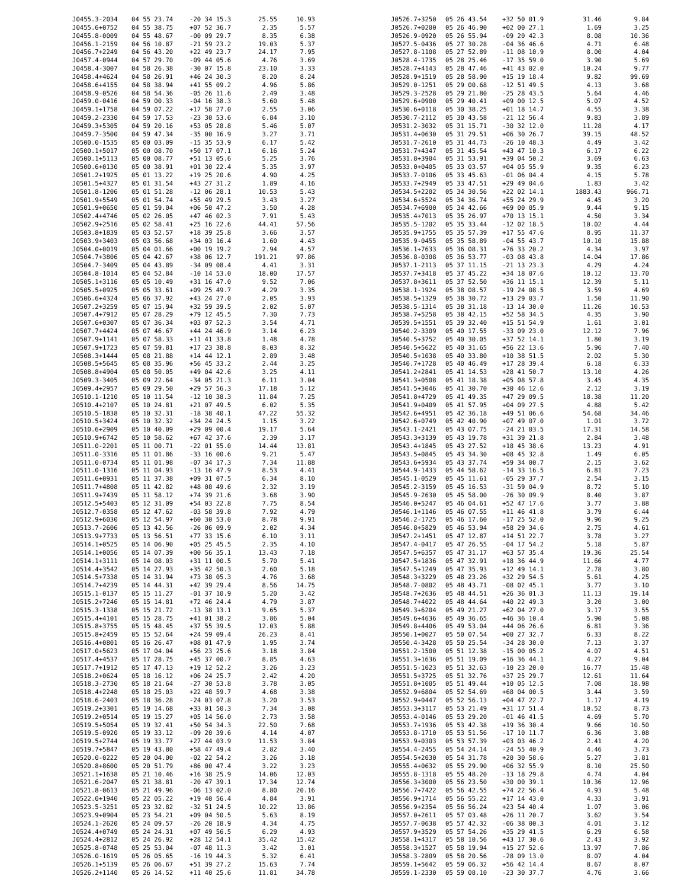| J0455.3-2034 | 04 55 23.74 | -20 34 15.3 | 25.55 | 10.93 |
| J0455.6+0752 | 04 55 38.75 | +07 52 36.7 | 2.35 | 5.57 |
| J0455.8-0009 | 04 55 48.67 | -00 09 29.7 | 8.35 | 6.38 |
| J0456.1-2159 | 04 56 10.87 | -21 59 23.2 | 19.03 | 5.37 |
| J0456.7+2249 | 04 56 43.20 | +22 49 23.7 | 24.17 | 7.95 |
| J0457.4-0944 | 04 57 29.70 | -09 44 05.6 | 4.76 | 3.69 |
| J0458.4-3007 | 04 58 26.38 | -30 07 15.8 | 23.10 | 3.33 |
| J0458.4+4624 | 04 58 26.91 | +46 24 30.3 | 8.20 | 8.24 |
| J0458.6+4155 | 04 58 38.94 | +41 55 09.2 | 4.96 | 5.86 |
| J0458.9-0526 | 04 58 54.36 | -05 26 11.6 | 2.49 | 3.48 |
| J0459.0-0416 | 04 59 00.33 | -04 16 38.3 | 5.60 | 5.48 |
| J0459.1+1758 | 04 59 07.22 | +17 58 27.0 | 2.55 | 3.06 |
| J0459.2-2330 | 04 59 17.53 | -23 30 53.6 | 6.84 | 3.10 |
| J0459.3+5305 | 04 59 20.16 | +53 05 28.8 | 5.46 | 5.07 |
| J0459.7-3500 | 04 59 47.34 | -35 00 16.9 | 3.27 | 3.71 |
| J0500.0-1535 | 05 00 03.09 | -15 35 53.9 | 6.17 | 5.42 |
| J0500.1+5017 | 05 00 08.70 | +50 17 07.1 | 6.16 | 5.24 |
| J0500.1+5113 | 05 00 08.77 | +51 13 05.6 | 5.25 | 3.76 |
| J0500.6+0130 | 05 00 38.91 | +01 30 22.4 | 5.35 | 3.97 |
| J0501.2+1925 | 05 01 13.22 | +19 25 20.6 | 4.90 | 4.25 |
| J0501.5+4327 | 05 01 31.54 | +43 27 31.2 | 1.89 | 4.16 |
| J0501.8-1206 | 05 01 51.28 | -12 06 28.1 | 10.53 | 5.43 |
| J0501.9+5549 | 05 01 54.74 | +55 49 29.5 | 3.43 | 3.27 |
| J0501.9+0650 | 05 01 59.04 | +06 50 47.2 | 3.50 | 4.28 |
| J0502.4+4746 | 05 02 26.05 | +47 46 02.3 | 7.91 | 5.43 |
| J0502.9+2516 | 05 02 58.41 | +25 16 22.6 | 44.41 | 57.56 |
| J0503.8+1839 | 05 03 52.57 | +18 39 25.8 | 3.66 | 3.57 |
| J0503.9+3403 | 05 03 56.68 | +34 03 16.4 | 1.60 | 4.43 |
| J0504.0+0019 | 05 04 01.66 | +00 19 19.2 | 2.94 | 4.57 |
| J0504.7+3806 | 05 04 42.67 | +38 06 12.7 | 191.21 | 97.86 |
| J0504.7-3409 | 05 04 43.89 | -34 09 08.4 | 4.41 | 3.31 |
| J0504.8-1014 | 05 04 52.84 | -10 14 53.0 | 18.00 | 17.57 |
| J0505.1+3116 | 05 05 10.49 | +31 16 47.0 | 9.52 | 7.06 |
| J0505.5+0925 | 05 05 33.61 | +09 25 49.7 | 4.29 | 3.35 |
| J0506.6+4324 | 05 06 37.92 | +43 24 27.0 | 2.05 | 3.93 |
| J0507.2+3259 | 05 07 15.94 | +32 59 39.5 | 2.02 | 5.07 |
| J0507.4+7912 | 05 07 28.29 | +79 12 45.5 | 7.30 | 7.73 |
| J0507.6+0307 | 05 07 36.34 | +03 07 52.3 | 3.54 | 4.71 |
| J0507.7+4424 | 05 07 46.67 | +44 24 46.9 | 3.14 | 6.23 |
| J0507.9+1141 | 05 07 58.33 | +11 41 33.8 | 1.48 | 4.78 |
| J0507.9+1723 | 05 07 59.81 | +17 23 38.8 | 8.03 | 8.32 |
| J0508.3+1444 | 05 08 21.88 | +14 44 12.1 | 2.89 | 3.48 |
| J0508.5+5645 | 05 08 35.96 | +56 45 33.2 | 2.44 | 3.25 |
| J0508.8+4904 | 05 08 50.05 | +49 04 42.6 | 3.25 | 4.11 |
| J0509.3-3405 | 05 09 22.64 | -34 05 21.3 | 6.11 | 3.04 |
| J0509.4+2957 | 05 09 29.50 | +29 57 56.3 | 17.18 | 5.12 |
| J0510.1-1210 | 05 10 11.54 | -12 10 38.3 | 11.84 | 7.25 |
| J0510.4+2107 | 05 10 24.81 | +21 07 49.5 | 6.02 | 5.35 |
| J0510.5-1838 | 05 10 32.31 | -18 38 40.1 | 47.22 | 55.32 |
| J0510.5+3424 | 05 10 32.32 | +34 24 24.5 | 1.15 | 3.22 |
| J0510.6+2909 | 05 10 40.09 | +29 09 00.4 | 19.17 | 5.64 |
| J0510.9+6742 | 05 10 58.62 | +67 42 37.6 | 2.39 | 3.17 |
| J0511.0-2201 | 05 11 00.71 | -22 01 55.0 | 14.44 | 13.81 |
| J0511.0-3316 | 05 11 01.86 | -33 16 00.6 | 9.21 | 5.47 |
| J0511.0-0734 | 05 11 01.98 | -07 34 17.3 | 7.34 | 11.88 |
| J0511.0-1316 | 05 11 04.93 | -13 16 47.9 | 8.53 | 4.41 |
| J0511.6+0931 | 05 11 37.38 | +09 31 07.5 | 6.34 | 8.10 |
| J0511.7+4808 | 05 11 42.82 | +48 08 49.6 | 2.32 | 3.19 |
| J0511.9+7439 | 05 11 58.12 | +74 39 21.6 | 3.68 | 3.90 |
| J0512.5+5403 | 05 12 31.09 | +54 03 22.8 | 7.75 | 8.54 |
| J0512.7-0358 | 05 12 47.62 | -03 58 39.8 | 7.92 | 4.79 |
| J0512.9+6030 | 05 12 54.97 | +60 30 53.0 | 8.78 | 9.91 |
| J0513.7-2606 | 05 13 42.56 | -26 06 09.9 | 2.02 | 4.34 |
| J0513.9+7733 | 05 13 56.51 | +77 33 15.6 | 6.10 | 3.11 |
| J0514.1+0525 | 05 14 06.90 | +05 25 45.5 | 2.35 | 4.10 |
| J0514.1+0056 | 05 14 07.39 | +00 56 35.1 | 13.43 | 7.18 |
| J0514.1+3111 | 05 14 08.03 | +31 11 00.5 | 5.70 | 5.41 |
| J0514.4+3542 | 05 14 27.93 | +35 42 50.3 | 2.60 | 5.18 |
| J0514.5+7338 | 05 14 31.94 | +73 38 05.3 | 4.76 | 3.68 |
| J0514.7+4239 | 05 14 44.31 | +42 39 29.4 | 8.56 | 14.75 |
| J0515.1-0137 | 05 15 11.27 | -01 37 10.9 | 5.20 | 3.42 |
| J0515.2+7246 | 05 15 14.81 | +72 46 24.4 | 4.79 | 3.87 |
| J0515.3-1338 | 05 15 21.72 | -13 38 13.1 | 9.65 | 5.37 |
| J0515.4+4101 | 05 15 28.75 | +41 01 38.2 | 3.86 | 5.04 |
| J0515.8+3755 | 05 15 48.45 | +37 55 39.5 | 12.03 | 5.88 |
| J0515.8+2459 | 05 15 52.64 | +24 59 09.4 | 26.23 | 8.41 |
| J0516.4+0801 | 05 16 26.47 | +08 01 47.9 | 1.95 | 3.74 |
| J0517.0+5623 | 05 17 04.04 | +56 23 25.6 | 3.18 | 3.84 |
| J0517.4+4537 | 05 17 28.75 | +45 37 00.7 | 8.85 | 4.63 |
| J0517.7+1912 | 05 17 47.13 | +19 12 52.2 | 3.26 | 3.23 |
| J0518.2+0624 | 05 18 16.12 | +06 24 25.7 | 2.42 | 4.20 |
| J0518.3-2730 | 05 18 21.64 | -27 30 53.8 | 3.78 | 3.05 |
| J0518.4+2248 | 05 18 25.03 | +22 48 59.7 | 4.68 | 3.38 |
| J0518.6-2403 | 05 18 36.28 | -24 03 07.8 | 3.20 | 3.53 |
| J0519.2+3301 | 05 19 14.68 | +33 01 50.3 | 7.34 | 3.08 |
| J0519.2+0514 | 05 19 15.27 | +05 14 56.0 | 2.73 | 3.58 |
| J0519.5+5054 | 05 19 32.41 | +50 54 34.3 | 22.50 | 7.68 |
| J0519.5-0920 | 05 19 33.12 | -09 20 39.6 | 4.14 | 4.07 |
| J0519.5+2744 | 05 19 33.77 | +27 44 03.9 | 11.53 | 3.84 |
| J0519.7+5847 | 05 19 43.80 | +58 47 49.4 | 2.82 | 3.40 |
| J0520.0-0222 | 05 20 04.00 | -02 22 54.2 | 3.26 | 3.18 |
| J0520.8+8600 | 05 20 51.79 | +86 00 47.4 | 3.22 | 3.23 |
| J0521.1+1638 | 05 21 10.46 | +16 38 25.9 | 14.06 | 12.03 |
| J0521.6-2047 | 05 21 38.81 | -20 47 39.1 | 17.34 | 12.74 |
| J0521.8-0613 | 05 21 49.96 | -06 13 02.0 | 8.80 | 20.16 |
| J0522.0+1940 | 05 22 05.22 | +19 40 56.4 | 4.84 | 3.91 |
| J0523.5-3251 | 05 23 32.82 | -32 51 24.5 | 10.22 | 13.86 |
| J0523.9+0904 | 05 23 54.21 | +09 04 50.5 | 5.63 | 8.19 |
| J0524.1-2620 | 05 24 09.57 | -26 20 18.9 | 4.34 | 4.75 |
| J0524.4+0749 | 05 24 24.31 | +07 49 56.5 | 6.29 | 4.93 |
| J0524.4+2812 | 05 24 26.92 | +28 12 54.1 | 35.42 | 15.42 |
| J0525.8-0748 | 05 25 53.04 | -07 48 11.3 | 3.42 | 3.01 |
| J0526.0-1619 | 05 26 05.65 | -16 19 44.3 | 5.32 | 6.41 |
| J0526.1+5139 | 05 26 06.67 | +51 39 27.2 | 15.63 | 7.74 |
| J0526.2+1140 | 05 26 14.52 | +11 40 25.6 | 11.81 | 34.78 |
| J0526.7+3250 | 05 26 43.54 | +32 50 01.9 | 31.46 | 9.84 |
| J0526.7+0200 | 05 26 46.90 | +02 00 27.1 | 1.69 | 3.25 |
| J0526.9-0920 | 05 26 55.94 | -09 20 42.3 | 8.08 | 10.36 |
| J0527.5-0436 | 05 27 30.28 | -04 36 46.6 | 4.71 | 6.48 |
| J0527.8-1108 | 05 27 52.89 | -11 08 10.9 | 8.00 | 4.04 |
| J0528.4-1735 | 05 28 25.46 | -17 35 59.0 | 3.90 | 5.69 |
| J0528.7+4143 | 05 28 47.46 | +41 43 02.0 | 10.24 | 9.77 |
| J0528.9+1519 | 05 28 58.90 | +15 19 18.4 | 9.82 | 99.69 |
| J0529.0-1251 | 05 29 00.68 | -12 51 49.5 | 4.13 | 3.68 |
| J0529.3-2528 | 05 29 21.80 | -25 28 43.5 | 5.64 | 4.46 |
| J0529.6+0900 | 05 29 40.41 | +09 00 12.5 | 5.07 | 4.52 |
| J0530.6+0118 | 05 30 38.25 | +01 18 14.7 | 4.55 | 3.38 |
| J0530.7-2112 | 05 30 43.58 | -21 12 56.4 | 9.83 | 3.89 |
| J0531.2-3032 | 05 31 15.71 | -30 32 12.0 | 11.28 | 4.17 |
| J0531.4+0630 | 05 31 29.51 | +06 30 26.7 | 39.15 | 48.52 |
| J0531.7-2610 | 05 31 44.73 | -26 10 48.3 | 4.49 | 3.42 |
| J0531.7+4347 | 05 31 45.54 | +43 47 10.3 | 6.17 | 6.22 |
| J0531.8+3904 | 05 31 53.91 | +39 04 50.2 | 3.69 | 6.63 |
| J0533.0+0405 | 05 33 03.57 | +04 05 55.9 | 9.35 | 6.23 |
| J0533.7-0106 | 05 33 45.63 | -01 06 04.4 | 4.15 | 5.78 |
| J0533.7+2949 | 05 33 47.51 | +29 49 04.6 | 1.83 | 3.42 |
| J0534.5+2202 | 05 34 30.56 | +22 02 14.1 | 1883.43 | 966.71 |
| J0534.6+5524 | 05 34 36.74 | +55 24 29.9 | 4.45 | 3.20 |
| J0534.7+6900 | 05 34 42.66 | +69 00 05.9 | 9.44 | 9.15 |
| J0535.4+7013 | 05 35 26.97 | +70 13 15.1 | 4.50 | 3.34 |
| J0535.5-1202 | 05 35 33.44 | -12 02 18.5 | 10.02 | 4.44 |
| J0535.9+1755 | 05 35 57.39 | +17 55 47.6 | 8.95 | 11.37 |
| J0535.9-0455 | 05 35 58.89 | -04 55 43.7 | 10.10 | 15.88 |
| J0536.1+7633 | 05 36 08.31 | +76 33 20.2 | 4.34 | 3.97 |
| J0536.8-0308 | 05 36 53.77 | -03 08 43.8 | 14.04 | 17.86 |
| J0537.1-2113 | 05 37 11.15 | -21 13 23.3 | 4.29 | 4.24 |
| J0537.7+3418 | 05 37 45.22 | +34 18 07.6 | 10.12 | 13.70 |
| J0537.8+3611 | 05 37 52.50 | +36 11 15.1 | 12.39 | 5.11 |
| J0538.1-1924 | 05 38 08.57 | -19 24 08.5 | 3.59 | 4.69 |
| J0538.5+1329 | 05 38 30.72 | +13 29 03.7 | 1.50 | 11.90 |
| J0538.5-1314 | 05 38 31.18 | -13 14 30.0 | 11.26 | 10.53 |
| J0538.7+5258 | 05 38 42.15 | +52 58 34.5 | 4.35 | 3.90 |
| J0539.5+1551 | 05 39 32.40 | +15 51 54.9 | 1.61 | 3.01 |
| J0540.2-3309 | 05 40 17.55 | -33 09 23.0 | 12.12 | 7.96 |
| J0540.5+3752 | 05 40 30.05 | +37 52 14.1 | 1.80 | 3.19 |
| J0540.5+5622 | 05 40 31.65 | +56 22 13.6 | 5.96 | 7.40 |
| J0540.5+1038 | 05 40 33.80 | +10 38 51.5 | 2.02 | 5.30 |
| J0540.7+1728 | 05 40 46.49 | +17 28 39.4 | 6.18 | 6.33 |
| J0541.2+2841 | 05 41 14.53 | +28 41 50.7 | 13.10 | 4.26 |
| J0541.3+0508 | 05 41 18.38 | +05 08 57.8 | 3.45 | 4.35 |
| J0541.5+3046 | 05 41 30.70 | +30 46 12.6 | 2.12 | 3.19 |
| J0541.8+4729 | 05 41 49.35 | +47 29 09.5 | 18.38 | 11.20 |
| J0541.9+0409 | 05 41 57.95 | +04 09 27.5 | 4.88 | 5.42 |
| J0542.6+4951 | 05 42 36.18 | +49 51 06.6 | 54.68 | 34.46 |
| J0542.6+0749 | 05 42 40.90 | +07 49 07.0 | 1.01 | 3.72 |
| J0543.1-2421 | 05 43 07.75 | -24 21 03.5 | 17.31 | 14.58 |
| J0543.3+3139 | 05 43 19.78 | +31 39 21.8 | 2.84 | 3.48 |
| J0543.4+1845 | 05 43 27.52 | +18 45 38.6 | 13.23 | 4.91 |
| J0543.5+0845 | 05 43 34.30 | +08 45 32.8 | 1.49 | 6.05 |
| J0543.6+5934 | 05 43 37.74 | +59 34 00.7 | 2.15 | 3.62 |
| J0544.9-1433 | 05 44 58.62 | -14 33 16.5 | 6.81 | 7.23 |
| J0545.1-0529 | 05 45 11.61 | -05 29 37.7 | 2.54 | 3.15 |
| J0545.2-3159 | 05 45 16.53 | -31 59 04.9 | 8.72 | 5.10 |
| J0545.9-2630 | 05 45 58.00 | -26 30 09.9 | 8.40 | 3.87 |
| J0546.0+5247 | 05 46 04.61 | +52 47 17.6 | 3.77 | 3.88 |
| J0546.1+1146 | 05 46 07.55 | +11 46 41.8 | 3.79 | 6.44 |
| J0546.2-1725 | 05 46 17.60 | -17 25 52.0 | 9.96 | 9.25 |
| J0546.8+5829 | 05 46 53.94 | +58 29 34.6 | 2.75 | 4.61 |
| J0547.2+1451 | 05 47 12.87 | +14 51 22.7 | 3.78 | 3.27 |
| J0547.4-0417 | 05 47 26.55 | -04 17 54.2 | 5.18 | 5.87 |
| J0547.5+6357 | 05 47 31.17 | +63 57 35.4 | 19.36 | 25.54 |
| J0547.5+1836 | 05 47 32.91 | +18 36 44.9 | 11.66 | 4.77 |
| J0547.5+1249 | 05 47 35.93 | +12 49 14.1 | 2.78 | 3.80 |
| J0548.3+3229 | 05 48 23.26 | +32 29 54.5 | 5.61 | 4.25 |
| J0548.7-0802 | 05 48 43.71 | -08 02 45.1 | 3.77 | 3.10 |
| J0548.7+2636 | 05 48 44.51 | +26 36 01.3 | 11.13 | 19.14 |
| J0548.7+4022 | 05 48 44.64 | +40 22 49.3 | 3.20 | 3.00 |
| J0549.3+6204 | 05 49 21.27 | +62 04 27.0 | 3.17 | 3.55 |
| J0549.6+4636 | 05 49 36.65 | +46 36 10.4 | 5.90 | 5.08 |
| J0549.8+4406 | 05 49 53.04 | +44 06 26.6 | 6.81 | 3.36 |
| J0550.1+0027 | 05 50 07.54 | +00 27 32.7 | 6.33 | 8.22 |
| J0550.4-3428 | 05 50 25.54 | -34 28 30.0 | 7.13 | 3.37 |
| J0551.2-1500 | 05 51 12.38 | -15 00 05.2 | 4.07 | 4.51 |
| J0551.3+1636 | 05 51 19.09 | +16 36 44.1 | 4.27 | 9.04 |
| J0551.5-1023 | 05 51 32.63 | -10 23 20.0 | 16.77 | 15.48 |
| J0551.5+3725 | 05 51 32.76 | +37 25 29.7 | 12.61 | 11.64 |
| J0551.8+1005 | 05 51 49.44 | +10 05 12.5 | 7.08 | 18.98 |
| J0552.9+6804 | 05 52 54.69 | +68 04 00.5 | 3.44 | 3.59 |
| J0552.9+0447 | 05 52 56.13 | +04 47 22.7 | 1.17 | 4.19 |
| J0553.3+3117 | 05 53 21.49 | +31 17 51.4 | 10.52 | 8.73 |
| J0553.4-0146 | 05 53 29.20 | -01 46 41.5 | 4.69 | 5.70 |
| J0553.7+1936 | 05 53 42.38 | +19 36 30.4 | 9.66 | 10.50 |
| J0553.8-1710 | 05 53 51.56 | -17 10 11.7 | 6.36 | 3.08 |
| J0553.9+0303 | 05 53 57.39 | +03 03 46.2 | 2.41 | 4.20 |
| J0554.4-2455 | 05 54 24.14 | -24 55 40.9 | 4.46 | 3.73 |
| J0554.5+2030 | 05 54 31.78 | +20 30 58.6 | 5.27 | 3.81 |
| J0555.4+0632 | 05 55 29.90 | +06 32 55.9 | 8.10 | 25.50 |
| J0555.8-1318 | 05 55 48.20 | -13 18 29.8 | 4.74 | 4.04 |
| J0556.3+3000 | 05 56 23.50 | +30 00 39.1 | 10.36 | 12.96 |
| J0556.7+7422 | 05 56 42.55 | +74 22 56.4 | 4.93 | 5.48 |
| J0556.9+1714 | 05 56 55.22 | +17 14 43.0 | 4.33 | 3.91 |
| J0556.9+2354 | 05 56 56.24 | +23 54 40.4 | 1.07 | 3.06 |
| J0557.0+2611 | 05 57 03.48 | +26 11 20.7 | 3.62 | 3.54 |
| J0557.7-0638 | 05 57 42.32 | -06 38 00.3 | 4.01 | 3.12 |
| J0557.9+3529 | 05 57 54.26 | +35 29 41.5 | 6.29 | 6.58 |
| J0558.1+4317 | 05 58 10.56 | +43 17 30.6 | 2.43 | 3.92 |
| J0558.3+1527 | 05 58 19.94 | +15 27 52.6 | 13.97 | 7.86 |
| J0558.3-2809 | 05 58 20.56 | -28 09 13.0 | 8.07 | 4.04 |
| J0559.1+5642 | 05 59 06.32 | +56 42 14.4 | 8.67 | 8.07 |
| J0559.1-2330 | 05 59 08.10 | -23 30 37.7 | 4.76 | 3.66 |